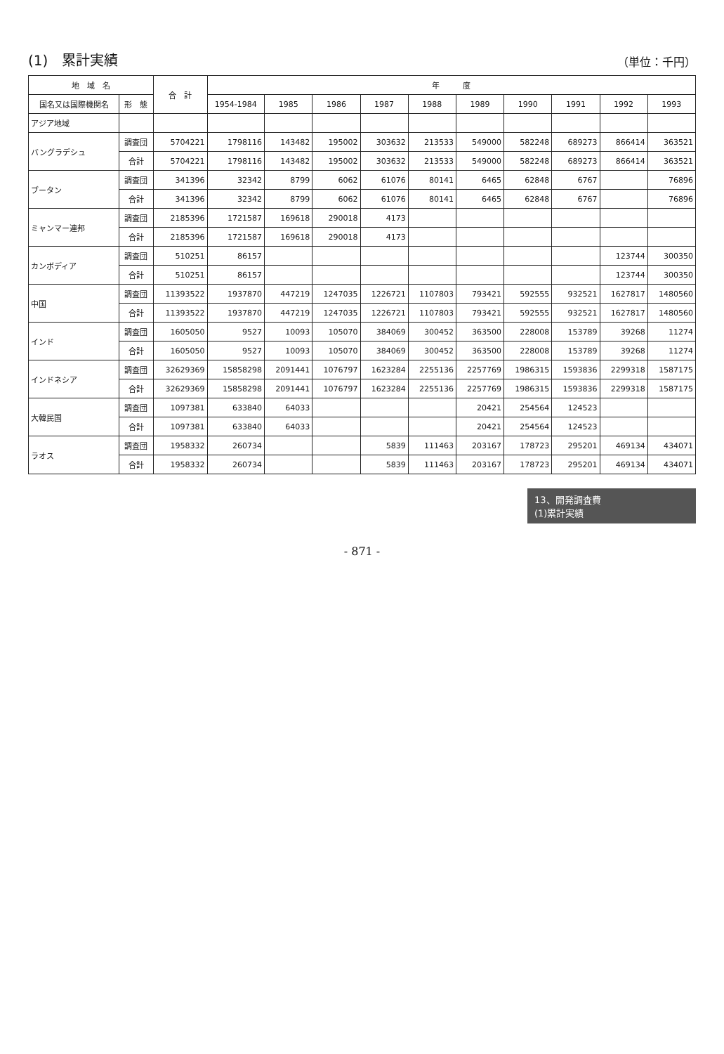(1)　累計実績
（単位：千円）
| 地 域 名 | | 合 計 | 年 度 | | | | | | | | | |
| --- | --- | --- | --- | --- | --- | --- | --- | --- | --- | --- | --- | --- |
| 国名又は国際機関名 | 形 態 | | 1954-1984 | 1985 | 1986 | 1987 | 1988 | 1989 | 1990 | 1991 | 1992 | 1993 |
| アジア地域 | | | | | | | | | | | | |
| バングラデシュ | 調査団 | 5704221 | 1798116 | 143482 | 195002 | 303632 | 213533 | 549000 | 582248 | 689273 | 866414 | 363521 |
| | 合計 | 5704221 | 1798116 | 143482 | 195002 | 303632 | 213533 | 549000 | 582248 | 689273 | 866414 | 363521 |
| ブータン | 調査団 | 341396 | 32342 | 8799 | 6062 | 61076 | 80141 | 6465 | 62848 | 6767 | | 76896 |
| | 合計 | 341396 | 32342 | 8799 | 6062 | 61076 | 80141 | 6465 | 62848 | 6767 | | 76896 |
| ミャンマー連邦 | 調査団 | 2185396 | 1721587 | 169618 | 290018 | 4173 | | | | | | |
| | 合計 | 2185396 | 1721587 | 169618 | 290018 | 4173 | | | | | | |
| カンボディア | 調査団 | 510251 | 86157 | | | | | | | | 123744 | 300350 |
| | 合計 | 510251 | 86157 | | | | | | | | 123744 | 300350 |
| 中国 | 調査団 | 11393522 | 1937870 | 447219 | 1247035 | 1226721 | 1107803 | 793421 | 592555 | 932521 | 1627817 | 1480560 |
| | 合計 | 11393522 | 1937870 | 447219 | 1247035 | 1226721 | 1107803 | 793421 | 592555 | 932521 | 1627817 | 1480560 |
| インド | 調査団 | 1605050 | 9527 | 10093 | 105070 | 384069 | 300452 | 363500 | 228008 | 153789 | 39268 | 11274 |
| | 合計 | 1605050 | 9527 | 10093 | 105070 | 384069 | 300452 | 363500 | 228008 | 153789 | 39268 | 11274 |
| インドネシア | 調査団 | 32629369 | 15858298 | 2091441 | 1076797 | 1623284 | 2255136 | 2257769 | 1986315 | 1593836 | 2299318 | 1587175 |
| | 合計 | 32629369 | 15858298 | 2091441 | 1076797 | 1623284 | 2255136 | 2257769 | 1986315 | 1593836 | 2299318 | 1587175 |
| 大韓民国 | 調査団 | 1097381 | 633840 | 64033 | | | | 20421 | 254564 | 124523 | | |
| | 合計 | 1097381 | 633840 | 64033 | | | | 20421 | 254564 | 124523 | | |
| ラオス | 調査団 | 1958332 | 260734 | | | 5839 | 111463 | 203167 | 178723 | 295201 | 469134 | 434071 |
| | 合計 | 1958332 | 260734 | | | 5839 | 111463 | 203167 | 178723 | 295201 | 469134 | 434071 |
13、開発調査費
(1)累計実績
- 871 -